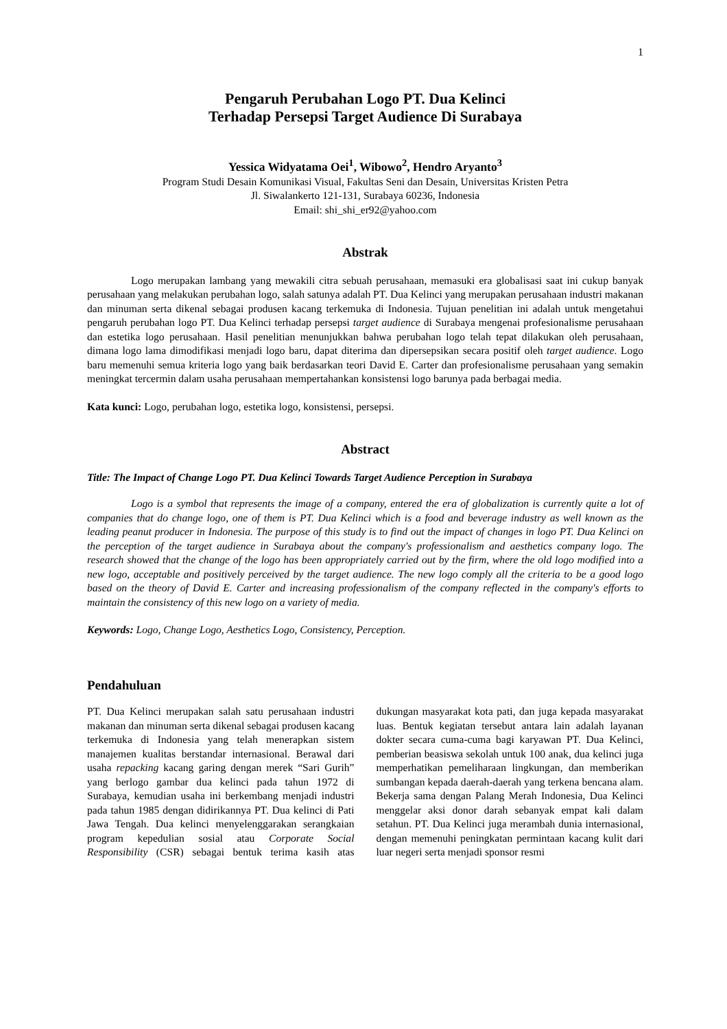1
Pengaruh Perubahan Logo PT. Dua Kelinci
Terhadap Persepsi Target Audience Di Surabaya
Yessica Widyatama Oei<sup>1</sup>, Wibowo<sup>2</sup>, Hendro Aryanto<sup>3</sup>
Program Studi Desain Komunikasi Visual, Fakultas Seni dan Desain, Universitas Kristen Petra
Jl. Siwalankerto 121-131, Surabaya 60236, Indonesia
Email: shi_shi_er92@yahoo.com
Abstrak
Logo merupakan lambang yang mewakili citra sebuah perusahaan, memasuki era globalisasi saat ini cukup banyak perusahaan yang melakukan perubahan logo, salah satunya adalah PT. Dua Kelinci yang merupakan perusahaan industri makanan dan minuman serta dikenal sebagai produsen kacang terkemuka di Indonesia. Tujuan penelitian ini adalah untuk mengetahui pengaruh perubahan logo PT. Dua Kelinci terhadap persepsi target audience di Surabaya mengenai profesionalisme perusahaan dan estetika logo perusahaan. Hasil penelitian menunjukkan bahwa perubahan logo telah tepat dilakukan oleh perusahaan, dimana logo lama dimodifikasi menjadi logo baru, dapat diterima dan dipersepsikan secara positif oleh target audience. Logo baru memenuhi semua kriteria logo yang baik berdasarkan teori David E. Carter dan profesionalisme perusahaan yang semakin meningkat tercermin dalam usaha perusahaan mempertahankan konsistensi logo barunya pada berbagai media.
Kata kunci: Logo, perubahan logo, estetika logo, konsistensi, persepsi.
Abstract
Title: The Impact of Change Logo PT. Dua Kelinci Towards Target Audience Perception in Surabaya
Logo is a symbol that represents the image of a company, entered the era of globalization is currently quite a lot of companies that do change logo, one of them is PT. Dua Kelinci which is a food and beverage industry as well known as the leading peanut producer in Indonesia. The purpose of this study is to find out the impact of changes in logo PT. Dua Kelinci on the perception of the target audience in Surabaya about the company's professionalism and aesthetics company logo. The research showed that the change of the logo has been appropriately carried out by the firm, where the old logo modified into a new logo, acceptable and positively perceived by the target audience. The new logo comply all the criteria to be a good logo based on the theory of David E. Carter and increasing professionalism of the company reflected in the company's efforts to maintain the consistency of this new logo on a variety of media.
Keywords: Logo, Change Logo, Aesthetics Logo, Consistency, Perception.
Pendahuluan
PT. Dua Kelinci merupakan salah satu perusahaan industri makanan dan minuman serta dikenal sebagai produsen kacang terkemuka di Indonesia yang telah menerapkan sistem manajemen kualitas berstandar internasional. Berawal dari usaha repacking kacang garing dengan merek “Sari Gurih” yang berlogo gambar dua kelinci pada tahun 1972 di Surabaya, kemudian usaha ini berkembang menjadi industri pada tahun 1985 dengan didirikannya PT. Dua kelinci di Pati Jawa Tengah. Dua kelinci menyelenggarakan serangkaian program kepedulian sosial atau Corporate Social Responsibility (CSR) sebagai bentuk terima kasih atas dukungan masyarakat kota pati, dan juga kepada masyarakat luas. Bentuk kegiatan tersebut antara lain adalah layanan dokter secara cuma-cuma bagi karyawan PT. Dua Kelinci, pemberian beasiswa sekolah untuk 100 anak, dua kelinci juga memperhatikan pemeliharaan lingkungan, dan memberikan sumbangan kepada daerah-daerah yang terkena bencana alam. Bekerja sama dengan Palang Merah Indonesia, Dua Kelinci menggelar aksi donor darah sebanyak empat kali dalam setahun. PT. Dua Kelinci juga merambah dunia internasional, dengan memenuhi peningkatan permintaan kacang kulit dari luar negeri serta menjadi sponsor resmi